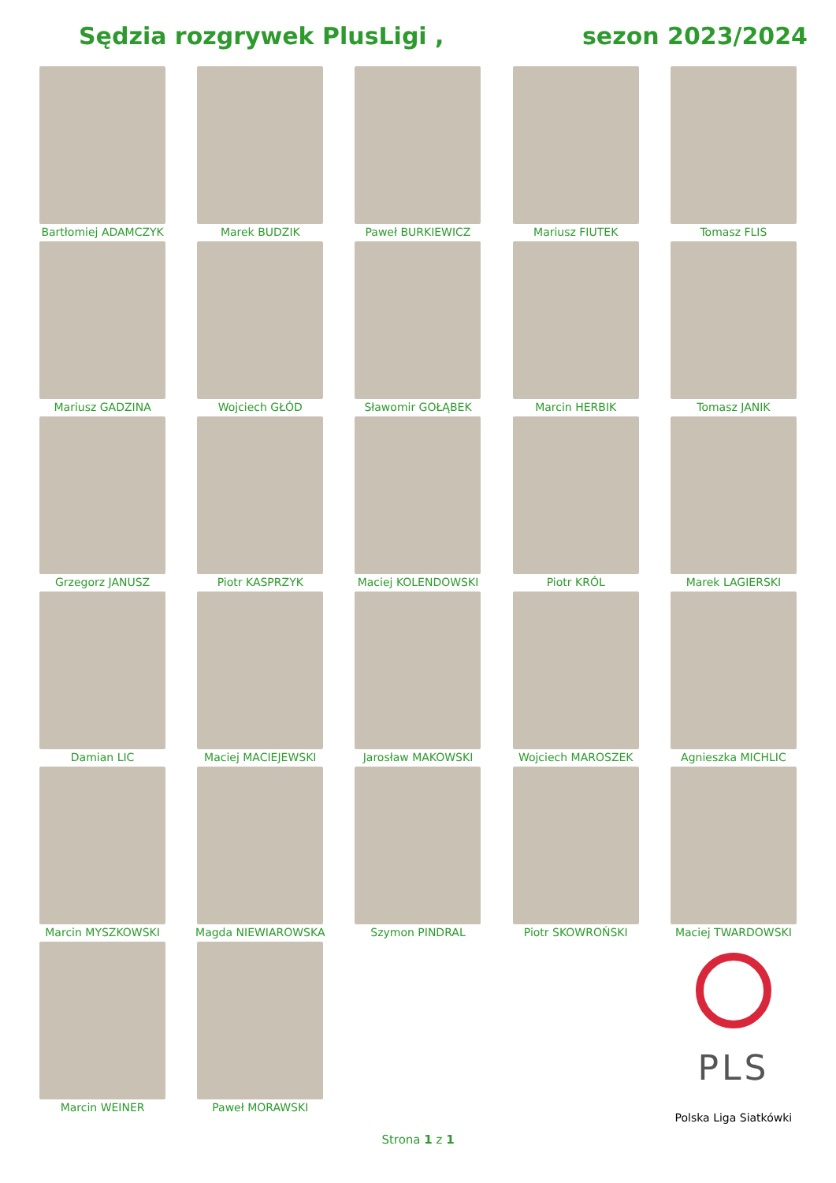Sędzia rozgrywek PlusLigi , sezon 2023/2024
Bartłomiej ADAMCZYK
Marek BUDZIK
Paweł BURKIEWICZ
Mariusz FIUTEK
Tomasz FLIS
Mariusz GADZINA
Wojciech GŁÓD
Sławomir GOŁĄBEK
Marcin HERBIK
Tomasz JANIK
Grzegorz JANUSZ
Piotr KASPRZYK
Maciej KOLENDOWSKI
Piotr KRÓL
Marek LAGIERSKI
Damian LIC
Maciej MACIEJEWSKI
Jarosław MAKOWSKI
Wojciech MAROSZEK
Agnieszka MICHLIC
Marcin MYSZKOWSKI
Magda NIEWIAROWSKA
Szymon PINDRAL
Piotr SKOWROŃSKI
Maciej TWARDOWSKI
Marcin WEINER
Paweł MORAWSKI
PLS
Polska Liga Siatkówki
Strona 1 z 1